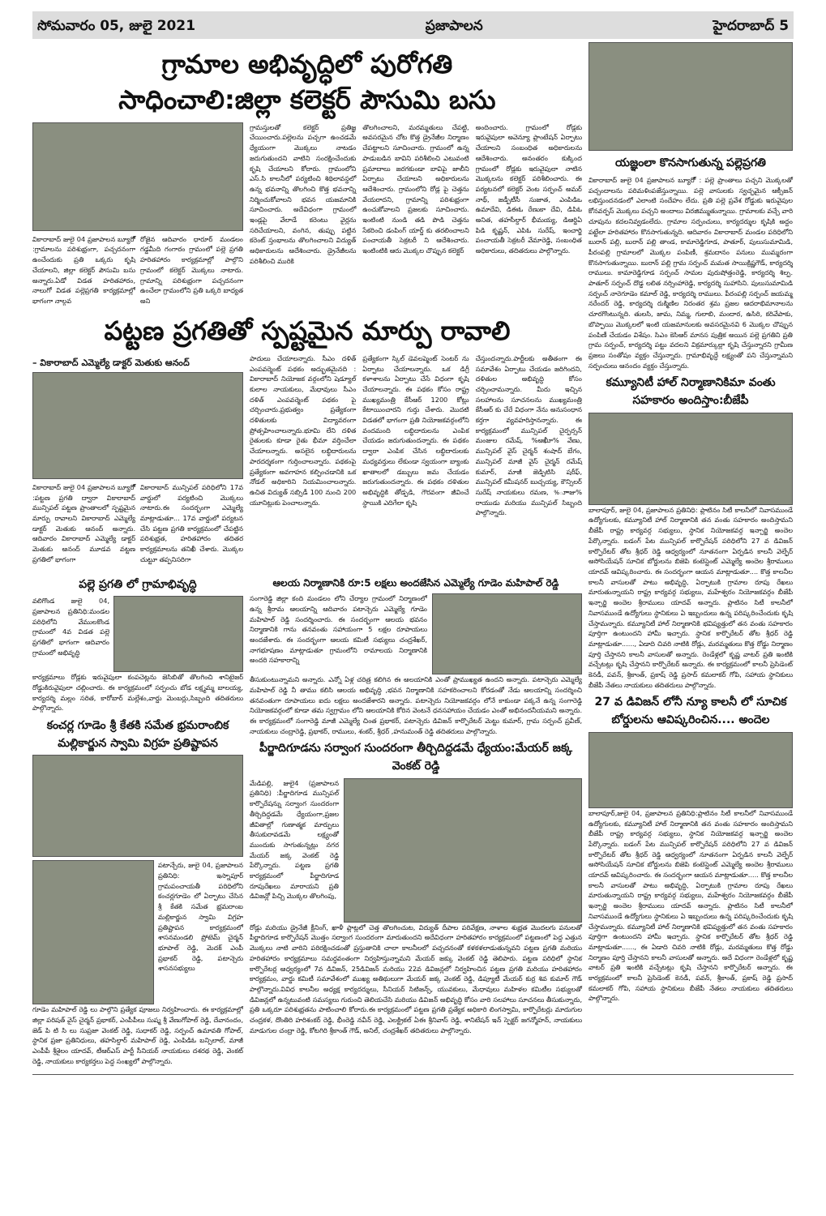సోమవారం 05, జులై 2021 ప్రజాపాలన హైదరాబాద్ 5
గ్రామాల అభివృద్ధిలో పురోగతి
సాధించాలి:జిల్లా కలెక్టర్ పౌసుమి బసు
వికారాబాద్ జులై 04 ప్రజాపాలన బ్యూరో్ :గ్రామాలను పరిశుభ్రంగా, పచ్చదనంగా ఉంచేందుకు ప్రతి ఒక్కరు కృషి చేయాలని, జిల్లా కలెక్టర్ పౌసుమి బసు అన్నారు.ఏడో విడత హరితహారం, నాలుగో విడత పల్లెప్రగతి కార్యక్రమాల్లో భాగంగా నాల్గవ
రోజైన ఆదివారం ధారూర్ మండలం గడ్డమీది గంగారం గ్రామంలో పల్లె ప్రగతి హరితహారం కార్యక్రమాల్లో పాల్గొని గ్రామంలో కలెక్టర్ మొక్కలు నాటారు. గ్రామాన్ని పరిశుభ్రంగా పచ్చదనంగా ఉంచేలా గ్రామంలోని ప్రతి ఒక్కరి బాధ్యత అని
గ్రామస్తులతో కలెక్టర్ ప్రతిజ్ఞ చేయించారు.పల్లెలను పచ్చగా ఉంచడమే ధ్యేయంగా మొక్కలు నాటడం జరుగుతుందని వాటిని సంరక్షించేందుకు కృషి చేయాలని కోరారు. గ్రామంలోని ఎస్.సి కాలనీలో పర్యటించి శిథిలావస్థలో ఉన్న భవనాన్ని తొలగించి కొత్త భవనాన్ని నిర్మించుకోవాలని భవన యజమానికి సూచించారు. అదేవిధంగా గ్రామంలో ఇండ్లపై వేలాడే కరెంటు వైర్లను సరిచేయాలని, వంగిన, తుప్పు పట్టిన కరెంట్ స్తంభాలను తొలగించాలని విద్యుత్ అధికారులను ఆదేశించారు. డ్రైనేజీలను పరిశీలించి మురికి
తొలగించాలని, మరమ్మతులు చేపట్టి, అవసరమైన చోట కొత్త డ్రైనేజీల నిర్మాణం చేపట్టాలని సూచించారు. గ్రామంలో ఉన్న పాడుబడిన బావిని పరిశీలించి ఎటువంటి ప్రమాదాలు జరగకుండా బావిపై జాలీని ఏర్పాటు చేయాలని అధికారులను ఆదేశించారు. గ్రామంలోని రోడ్ల పై చెత్తను వేయరాదని, గ్రామాన్ని పరిశుభ్రంగా ఉంచుకోవాలని ప్రజలకు సూచించారు. ఇంటింటి నుండి తడి పొడి చెత్తను సేకరించి డంపింగ్ యార్డ్ కు తరలించాలని పంచాయతీ సెక్రటరీ ని ఆదేశించారు. ఇంటింటికి ఆరు మొక్కల చొప్పున కలెక్టర్
అందించారు. గ్రామంలో రోడ్లకు ఇరువైపులా అవెన్యూ ప్లాంటేషన్ ఏర్పాటు చేయాలని సంబంధిత అధికారులను ఆదేశించారు. అనంతరం కుక్కింద గ్రామంలో రోడ్లకు ఇరువైపులా నాటిన మొక్కలను కలెక్టర్ పరిశీలించారు. ఈ పర్యటనలో కలెక్టర్ వెంట సర్పంచ్ అమర్ నాథ్, జడ్పీటీసీ సుజాత, ఎంపిడిఒ ఉమాదేవి, డిఈఓ రేణుకా దేవి, డిపిఓ అనిత, తహసీల్దార్ భీమయ్య, డిఆర్డిఏ పిడి కృష్ణన్, ఎపిఓ సురేష్, ఇంచార్జి పంచాయతీ సెక్రటరీ వేమారెడ్డి, సంబంధిత అధికారులు, తదితరులు పాల్గొన్నారు.
పట్టణ ప్రగతితో స్పష్టమైన మార్పు రావాలి
– వికారాబాద్ ఎమ్మెల్యే డాక్టర్ మెతుకు ఆనంద్
వికారాబాద్ జులై 04 ప్రజాపాలన బ్యూరో్ :పట్టణ ప్రగతి ద్వారా వికారాబాద్ మున్సిపల్ పట్టణ ప్రాంతాలలో స్పష్టమైన మార్పు రావాలని వికారాబాద్ ఎమ్మెల్యే డాక్టర్ మెతుకు ఆనంద్ అన్నారు. ఆదివారం వికారాబాద్ ఎమ్మెల్యే డాక్టర్ మెతుకు ఆనంద్ మూడవ వట్టణ ప్రగతిలో భాగంగా
వికారాబాద్ మున్సిపల్ పరిధిలోని 17వ వార్డులో పర్యటించి మొక్కలు నాటారు.ఈ సందర్భంగా ఎమ్మెల్యే మాట్లాడుతూ... 17వ వార్డులో పర్యటన చేసి పట్టణ ప్రగతి కార్యక్రమంలో చేపట్టిన పరిశుభ్రత, హరితహారం తదితర కార్యక్రమాలను తనిఖీ చేశారు. మొక్కల చుట్టూ తప్పనిసరిగా
పాదులు చేయాలన్నారు. సీఎం దళిత్ ఎంపవర్మెంట్ పథకం అద్భుతమైనది : వికారాబాద్ నియోజక వర్గంలోని షెడ్యూల్ కులాల నాయకులు, మేధావులు సీఎం దళిత్ ఎంపవర్మెంట్ పథకం పై చర్చించారు.ప్రభుత్వం ప్రత్యేకంగా దళితులకు విద్యావరంగా ప్రోత్సహించాలన్నారు.భూమి లేని దళిత రైతులకు కూడా రైతు భీమా వర్తించేలా చేయాలన్నారు. అసలైన లబ్ధిదారులను పారదర్శకంగా గుర్తించాలన్నారు. పథకంపై ప్రత్యేకంగా అవగాహన కల్పించడానికి ఒక నోడల్ అధికారిని నియమించాలన్నారు. ఉచిత విద్యుత్ సబ్సిడీ 100 నుంచి 200 యూనిట్లుకు పెంచాలన్నారు.
ప్రత్యేకంగా స్కిల్ డెవలప్మెంట్ సెంటర్ ను ఏర్పాటు చేయాలన్నారు. ఒక డిగ్రీ కళాశాలను ఏర్పాటు చేసే విధంగా కృషి చేయాలన్నారు. ఈ పథకం కోసం రాష్ట్ర ముఖ్యమంత్రి కేసీఆర్ 1200 కోట్లు కేటాయించారని గుర్తు చేశారు. మొదటి విడతలో భాగంగా ప్రతి నియోజకవర్గంలోని వందమంది లబ్ధిదారులను ఎంపిక చేయడం జరుగుతుందన్నారు. ఈ పథకం ద్వారా ఎంపిక చేసిన లబ్ధిదారులకు మధ్యవర్తులు లేకుండా స్వయంగా బ్యాంకు ఖాతాలలో డబ్బులు జమ చేయడం జరుగుతుందన్నారు. ఈ పథకం దళితుల అభివృద్ధికి తోడ్పడి, గౌరవంగా జీవించే స్థాయికి ఎదిగేలా కృషి
చేస్తుందన్నారు.పార్టీలకు అతీతంగా ఈ సమావేశం ఏర్పాటు చేయడం జరిగిందని, దళితుల అభివృద్ధి కోసం చర్చించామన్నారు. మీరు ఇచ్చిన సలహాలను సూచనలను ముఖ్యమంత్రి కేసీఆర్ కు చేరే విధంగా నేను అనుసంధాన కర్తగా వ్యవహరిస్తానన్నారు. ఈ కార్యక్రమంలో మున్సిపల్ చైర్పర్సన్ మంజుల రమేష్, %ఆఖీూ% వేణు, మున్సిపల్ వైస్ చైర్మన్ శంషాద్ బేగం, మున్సిపల్ మాజీ వైస్ చైర్మన్ రమేష్ కుమార్, మాజీ జెడ్పిటిసి షరీఫ్, మున్సిపల్ కమీషనర్ బుచ్చయ్య, కౌన్సిలర్ సురేష్ నాయకులు రమణ, %ూాజు% రాయుడు మరియు మున్సిపల్ సిబ్బంది పాల్గొన్నారు.
పల్లె ప్రగతి లో గ్రామాభివృద్ధి
వలిగొండ జులై 04, ప్రజాపాలన ప్రతినిధి:మండల పరిధిలోని వేములకొండ గ్రామంలో 4వ విడత పల్లె ప్రగతిలో భాగంగా ఆదివారం గ్రామంలో అభివృద్ధి
కార్యక్రమాలు రోడ్లకు ఇరువైపులా కంపచెట్లను జెసిబితో తొలగించి శానిటైజర్ రోడ్డుకిరువైపులా చల్లించారు. ఈ కార్యక్రమంలో సర్పంచు బోడ లక్ష్మమ్మ బాలయ్య, కార్యదర్శి మల్లం సరిత, కారోబార్ మల్లేశం,వార్డు మెంబర్లు,సిబ్బంది తదితరులు పాల్గొన్నారు.
కంచర్ల గూడెం శ్రీ కేతకి సమేత భ్రమరాంబిక మల్లికార్జున స్వామి విగ్రహ ప్రతిష్టాపన
పటాన్చేరు, జులై 04, ప్రజాపాలన ప్రతినిధి: ఇస్నాపూర్ గ్రామపంచాయతీ పరిధిలోని కంచర్లగూడెం లో ఏర్పాటు చేసిన శ్రీ కేతకి సమేత భ్రమరాంబ మల్లికార్జున స్వామి విగ్రహ ప్రతిష్టాపన కార్యక్రమంలో శాసనమండలి ప్రోటెమ్ చైర్మన్ భూపాల్ రెడ్డి, మెదక్ ఎంపీ ప్రభాకర్ రెడ్డి, పటాన్చెరు శాసనసభ్యులు
గూడెం మహిపాల్ రెడ్డి లు పాల్గొని ప్రత్యేక పూజలు నిర్వహించారు. ఈ కార్యక్రమాల్లో జిల్లా పరిషత్ వైస్ చైర్మన్ ప్రభాకర్, ఎంపీపీలు సుష్మ శ్రీ వేణుగోపాల్ రెడ్డి, దేవానందం, జెడ్ పి టి సి లు సుప్రజా వెంకట్ రెడ్డి, సుధాకర్ రెడ్డి, సర్పంచ్ ఉమావతి గోపాల్, స్థానిక ప్రజా ప్రతినిధులు, తహసిల్దార్ మహిపాల్ రెడ్డి, ఎంపిడిఓ బన్సిలాల్, మాజీ ఎంపీపీ శ్రీశైలం యాదవ్, టీఆర్ఎస్ పార్టీ సీనియర్ నాయకులు దశరథ రెడ్డి, వెంకట్ రెడ్డి, నాయకులు కార్యకర్తలు పెద్ద సంఖ్యలో పాల్గొన్నారు.
ఆలయ నిర్మాణానికి రూ:5 లక్షలు అందజేసిన ఎమ్మెల్యే గూడెం మహిపాల్ రెడ్డి
సంగారెడ్డి జిల్లా కంది మండలం లోని చేర్యాల గ్రామంలో నిర్మాణంలో ఉన్న శ్రీరామ ఆలయాన్ని ఆదివారం పటాన్చెరు ఎమ్మెల్యే గూడెం మహిపాల్ రెడ్డి సందర్శించారు. ఈ సందర్భంగా ఆలయ భవనం నిర్మాణానికి గాను తనవంతు సహాయంగా 5 లక్షల రూపాయలు అందజేశారు. ఈ సందర్భంగా ఆలయ కమిటీ సభ్యులు చంద్రశేఖర్, నాగభూషణం మాట్లాడుతూ గ్రామంలోని రామాలయ నిర్మాణానికి అందరి సహకారాన్ని
తీసుకుంటున్నామని అన్నారు. ఎన్నో ఏళ్ల చరిత్ర కలిగిన ఈ ఆలయానికి ఎంతో ప్రాముఖ్యత ఉందని అన్నారు. పటాన్చెరు ఎమ్మెల్యే మహిపాల్ రెడ్డి నీ తాము కలిసి ఆలయ అభివృద్ధి ,భవన నిర్మాణానికి సహకరించాలని కోరడంతో నేడు ఆలయాన్ని సందర్శించి తనవంతుగా రూపాయలు ఐదు లక్షలు అందజేశారని అన్నారు. పటాన్చెరు నియోజకవర్గం లోనే కాకుండా పక్కనే ఉన్న సంగారెడ్డి నియోజకవర్గంలో కూడా తమ స్వగ్రామం లోని ఆలయానికి కోరిన వెంటనే ధనసహాయం చేయడం ఎంతో అభినందనీయమని అన్నారు. ఈ కార్యక్రమంలో సంగారెడ్డి మాజీ ఎమ్మెల్యే చింత ప్రభాకర్, పటాన్చెరు డివిజన్ కార్పొరేటర్ మెట్టు కుమార్, గ్రామ సర్పంచ్ ప్రవీణ్, నాయకులు చంద్రారెడ్డి, ప్రభాకర్, రాములు, శంకర్, శ్రీధర్ ,హనుమంత్ రెడ్డి తదితరులు పాల్గొన్నారు.
పీర్జాదిగూడను సర్వాంగ సుందరంగా తీర్చిదిద్దడమే ధ్యేయం:మేయర్ జక్క వెంకట్ రెడ్డి
మేడిపల్లి, జులై4 (ప్రజాపాలన ప్రతినిధి) :పీర్జాదిగూడ మున్సిపల్ కార్పొరేషన్ను సర్వాంగ సుందరంగా తీర్చిదిద్దడమే ధ్యేయంగా,ప్రజల జీవితాల్లో గుణాత్మక మార్పులు తీసుకురావడమే లక్ష్యంతో ముందుకు సాగుతున్నట్లు నగర మేయర్ జక్క వెంకట్ రెడ్డి పేర్కొన్నారు. పట్టణ ప్రగతి కార్యక్రమంలో పీర్జాదిగూడ రూపురేఖలు మారాయని ప్రతి డివిజన్లో పిచ్చి మొక్కల తొలగింపు,
రోడ్లు మరియు డ్రైనేజీ క్లీనింగ్, ఖాళీ ప్లాట్లలో చెత్త తొలగించుట, విద్యుత్ దీపాల పరివేక్షణ, నాళాల శుభ్రత మొదలగు పనులతో పీర్జాదిగూడ కార్పొరేషన్ మొత్తం సర్వాంగ సుందరంగా మారుతుందని అదేవిధంగా హరితహారం కార్యక్రమంలో పట్టణంలో పెద్ద ఎత్తున మొక్కలు నాటి వారిని పరిరక్షించడంతో ప్రస్తుతానికి చాలా కాలనీలలో పచ్చదనంతో కళకళలాడుతున్నవని పట్టణ ప్రగతి మరియు హరితహారం కార్యక్రమాలు సమర్ధవంతంగా నిర్వహిస్తున్నామని మేయర్ జక్కు వెంకట్ రెడ్డి తెలిపారు. పట్టణ పరిధిలో స్థానిక కార్పొరేటర్ల ఆధ్వర్యంలో 7వ డివిజన్, 25డివిజన్ మరియు 22వ డివిజన్లలో నిర్వహించిన పట్టణ ప్రగతి మరియు హరితహారం కార్యక్రమం, వార్డు కమిటీ సమావేశంలో ముఖ్య అతిథులుగా మేయర్ జక్క వెంకట్ రెడ్డి, డిప్యూటీ మేయర్ కుర్ర శివ కుమార్ గౌడ్ పాల్గొన్నారు.వివిధ కాలనీల అధ్యక్ష కార్యదర్శులు, సీనియర్ సిటిజన్స్, యువకులు, మేధావులు మహిళల కమిటీల సభ్యులతో డివిజన్లలో ఉన్నటువంటి సమస్యలు గురుంచి తెలియచేసి మరియు డివిజన్ అభివృద్ధి కోసం వారి సలహాలు సూచనలు తీసుకున్నారు, ప్రతి ఒక్కరూ పరిశుభ్రతను పాటించాలి కోరారు.ఈ కార్యక్రమంలో పట్టణ ప్రగతి ప్రత్యేక అధికారి లింగస్వామి, కార్పొరేటర్లు మాదుగుల చంద్రకళ, దొంతిరి హరిశంకర్ రెడ్డి, భీంరెడ్డి నవీన్ రెడ్డి, ఎలక్ట్రికల్ ఏఈ శ్రీనివాస్ రెడ్డి, శానిటేషన్ ఇన్ స్పెక్టర్ జగన్మోహన్, నాయకులు మాడుగుల చంద్రా రెడ్డి, కోటగిరి శ్రీకాంత్ గౌడ్, అనిల్, చంద్రశేఖర్ తదితరులు పాల్గొన్నారు.
యజ్ఞంలా కొనసాగుతున్న పల్లెప్రగతి
వికారాబాద్ జులై 04 ప్రజాపాలన బ్యూరో్ : పల్లె ప్రాంతాలు పచ్చని మొక్కలతో పచ్చందాలను పరిమళింపజేస్తున్నాయి. పల్లె వాసులకు స్వచ్ఛమైన ఆక్సీజన్ లభిస్తుందనడంలో ఎలాంటి సందేహం లేదు. ప్రతి పల్లె ప్రవేశ రోడ్డుకు ఇరువైపుల కోనవర్పస్ మొక్కలు పచ్చని అందాలు విరజిమ్ముతున్నాయి. గ్రామాలకు వచ్చే వారి చూపును కదలనివ్వడంలేదు. గ్రామాల సర్పంచులు, కార్యదర్శుల కృషికి అద్దం పట్టేలా హరితహారం కొనసాగుతున్నది. ఆదివారం వికారాబాద్ మండల పరిధిలోని బురాన్ పల్లి, బురాన్ పల్లి తాండ, కామారెడ్డిగూడ, పాతూర్, పులుసుమామిడి, పీరంపల్లి గ్రామాలలో మొక్కల పంపిణీ, శ్రమదానం పనులు ముమ్మరంగా కొనసాగుతున్నాయి. బురాన్ పల్లి గ్రామ సర్పంచ్ మమత సాయిక్రిష్ణగౌడ్, కార్యదర్శి రాములు. కామారెడ్డిగూడ సర్పంచ్ సామల పురుషోత్తంరెడ్డి, కార్యదర్శి శిల్ప. పాతూర్ సర్పంచ్ దొడ్డ లలిత నర్సింహారెడ్డి, కార్యదర్శి సుహాసిని. పులుసుమామిడి సర్పంచ్ నారెగూడెం కమాల్ రెడ్డి, కార్యదర్శి రాములు. పీరంపల్లి సర్పంచ్ జయమ్మ నరేందర్ రెడ్డి, కార్యదర్శి రుక్మిణిల నిరంతర శ్రమ ప్రజల ఆదరాభిమానాలను చూరగొంటున్నది. తులసి, జామ, నిమ్మ, గులాబి, మందార, ఉసిరి, కరివేపాకు, బొప్పాయి మొక్కలలో ఇంటి యజమానులకు అవసరమైనవి 6 మొక్కల చొప్పున పంపిణీ చేయడం విశేషం. సిఎం కెసిఆర్ మానస పుత్రిక అయిన పల్లె ప్రగతిని ప్రతి గ్రామ సర్పంచ్, కార్యదర్శి పట్టు వదలని విక్రమార్కుల్లా కృషి చేస్తున్నారని గ్రామీణ ప్రజలు సంతోషం వ్యక్తం చేస్తున్నారు. గ్రామాభివృద్ధే లక్ష్యంతో పని చేస్తున్నామని సర్పంచులు ఆనందం వ్యక్తం చేస్తున్నారు.
కమ్యూనిటీ హాల్ నిర్మాణానికిమా వంతు సహకారం అందిస్తాం:బీజేపీ
బాలాపూర్, జులై 04, ప్రజాపాలన ప్రతినిధి: ప్లాటినం సిటీ కాలనీలో నివాసముండే ఉద్యోగులకు, కమ్యూనిటీ హాల్ నిర్మాణానికి తన వంతు సహకారం అందిస్తామని బీజేపీ రాష్ట్ర కార్యవర్గ సభ్యులు, స్థానిక నియోజకవర్గ ఇన్చార్జి అందెల పేర్కొన్నారు. బడంగ్ పేట మున్సిపల్ కార్పొరేషన్ పరిధిలోని 27 వ డివిజన్ కార్పొరేటర్ తోట శ్రీధర్ రెడ్డి ఆధ్వర్యంలో నూతనంగా ఏర్పడిన కాలనీ వెల్ఫేర్ అసోసియేషన్ సూచిక బోర్డులను బిజెపి కంటెస్టెంట్ ఎమ్మెల్యే అందెల శ్రీరాములు యాదవ్ ఆవిష్కరించారు. ఈ సందర్భంగా ఆయన మాట్లాడుతూ.... కొత్త కాలనీల కాలనీ వాసులతో పాటు అభివృద్ధి, ఏర్పాటుకి గ్రామాల రూపు రేఖలు మారుతున్నాయని రాష్ట్ర కార్యవర్గ సభ్యులు, మహేశ్వరం నియోజకవర్గం బీజేపీ ఇన్చార్జి అందెల శ్రీరాములు యాదవ్ అన్నారు. ప్లాటినం సిటీ కాలనీలో నివాసముండే ఉద్యోగులు స్థానికులు ఏ ఇబ్బందులు ఉన్న పరిష్కరించేందుకు కృషి చేస్తామన్నారు. కమ్యూనిటీ హాల్ నిర్మాణానికి భవిష్యత్తులో తన వంతు సహకారం పూర్తిగా ఉంటుందని హామీ ఇచ్చారు. స్థానిక కార్పొరేటర్ తోట శ్రీధర్ రెడ్డి మాట్లాడుతూ......, ఏడాది చివరి నాటికి రోడ్లు, మరమ్మతులు కొత్త రోడ్డు నిర్మాణం పూర్తి చేస్తానని కాలనీ వాసులతో అన్నారు. రెండేళ్లలో కృష్ణ వాటర్ ప్రతి ఇంటికి వచ్చేటట్లు కృషి చేస్తానని కార్పొరేటర్ అన్నారు. ఈ కార్యక్రమంలో కాలనీ ప్రెసిడెంట్ కెనడీ, పవన్, శ్రీకాంత్, ప్రకాష్ రెడ్డి ప్రసాద్ కమలాకర్ గోపి, సహాయ స్థానికులు బీజేపీ నేతలు నాయకులు తదితరులు పాల్గొన్నారు.
27 వ డివిజన్ లోనీ న్యూ కాలనీ లో సూచిక బోర్డులను ఆవిష్కరించిన.... అందెల
బాలాపూర్,జులై 04, ప్రజాపాలన ప్రతినిధి:ప్లాటినం సిటీ కాలనీలో నివాసముండే ఉద్యోగులకు, కమ్యూనిటీ హాల్ నిర్మాణానికి తన వంతు సహకారం అందిస్తామని బీజేపీ రాష్ట్ర కార్యవర్గ సభ్యులు, స్థానిక నియోజకవర్గ ఇన్చార్జి అందెల పేర్కొన్నారు. బడంగ్ పేట మున్సిపల్ కార్పొరేషన్ పరిధిలోని 27 వ డివిజన్ కార్పొరేటర్ తోట శ్రీధర్ రెడ్డి ఆధ్వర్యంలో నూతనంగా ఏర్పడిన కాలనీ వెల్ఫేర్ అసోసియేషన్ సూచిక బోర్డులను బిజెపి కంటెస్టెంట్ ఎమ్మెల్యే అందెల శ్రీరాములు యాదవ్ ఆవిష్కరించారు. ఈ సందర్భంగా ఆయన మాట్లాడుతూ..... కొత్త కాలనీల కాలనీ వాసులతో పాటు అభివృద్ధి, ఏర్పాటుకి గ్రామాల రూపు రేఖలు మారుతున్నాయని రాష్ట్ర కార్యవర్గ సభ్యులు, మహేశ్వరం నియోజకవర్గం బీజేపీ ఇన్చార్జి అందెల శ్రీరాములు యాదవ్ అన్నారు. ప్లాటినం సిటీ కాలనీలో నివాసముండే ఉద్యోగులు స్థానికులు ఏ ఇబ్బందులు ఉన్న పరిష్కరించేందుకు కృషి చేస్తామన్నారు. కమ్యూనిటీ హాల్ నిర్మాణానికి భవిష్యత్తులో తన వంతు సహకారం పూర్తిగా ఉంటుందని హామీ ఇచ్చారు. స్థానిక కార్పొరేటర్ తోట శ్రీధర్ రెడ్డి మాట్లాడుతూ......, ఈ ఏడాది చివరి నాటికి రోడ్లు, మరమ్మతులు కొత్త రోడ్డు నిర్మాణం పూర్తి చేస్తానని కాలనీ వాసులతో అన్నారు. అదే విధంగా రెండేళ్లలో కృష్ణ వాటర్ ప్రతి ఇంటికి వచ్చేటట్లు కృషి చేస్తానని కార్పొరేటర్ అన్నారు. ఈ కార్యక్రమంలో కాలనీ ప్రెసిడెంట్ కెనడీ, పవన్, శ్రీకాంత్, ప్రకాష్ రెడ్డి ప్రసాద్ కమలాకర్ గోపి, సహాయ స్థానికులు బీజేపీ నేతలు నాయకులు తదితరులు పాల్గొన్నారు.